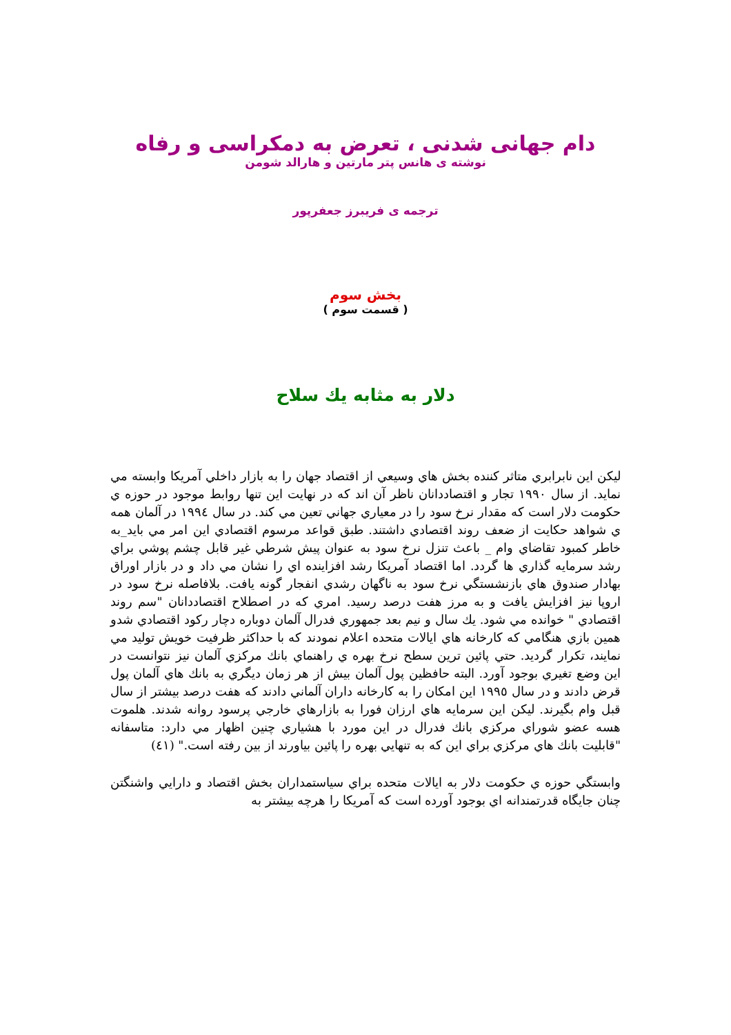دام جهانی شدنی ، تعرض به دمکراسی و رفاه
نوشته ی هانس پتر مارتین و هارالد شومن
ترجمه ی فریبرز جعفرپور
بخش سوم
( قسمت سوم )
دلار به مثابه يك سلاح
ليكن اين نابرابري متاثر كننده بخش هاي وسيعي از اقتصاد جهان را به بازار داخلي آمريكا وابسته مي نمايد. از سال ۱۹۹۰ تجار و اقتصاددانان ناظر آن اند كه در نهايت اين تنها روابط موجود در حوزه ي حكومت دلار است كه مقدار نرخ سود را در معياري جهاني تعين مي كند. در سال ۱۹۹٤ در آلمان همه ي شواهد حكايت از ضعف روند اقتصادي داشتند. طبق قواعد مرسوم اقتصادي اين امر مي بايد_به خاطر كمبود تقاضاي وام _ باعث تنزل نرخ سود به عنوان پيش شرطي غير قابل چشم پوشي براي رشد سرمايه گذاري ها گردد. اما اقتصاد آمريكا رشد افزاينده اي را نشان مي داد و در بازار اوراق بهادار صندوق هاي بازنشستگي نرخ سود به ناگهان رشدي انفجار گونه يافت. بلافاصله نرخ سود در اروپا نيز افزايش يافت و به مرز هفت درصد رسيد. امري كه در اصطلاح اقتصاددانان "سم روند اقتصادي " خوانده مي شود. يك سال و نيم بعد جمهوري فدرال آلمان دوباره دچار ركود اقتصادي شدو همين بازي هنگامي كه كارخانه هاي ايالات متحده اعلام نمودند كه با حداكثر ظرفيت خويش توليد مي نمايند، تكرار گرديد. حتي پائين ترين سطح نرخ بهره ي راهنماي بانك مركزي آلمان نيز نتوانست در اين وضع تغيري بوجود آورد. البته حافظين پول آلمان بيش از هر زمان ديگري به بانك هاي آلمان پول قرض دادند و در سال ۱۹۹٥ اين امكان را به كارخانه داران آلماني دادند كه هفت درصد بيشتر از سال قبل وام بگيرند. ليكن اين سرمايه هاي ارزان فورا به بازارهاي خارجي پرسود روانه شدند. هلموت هسه عضو شوراي مركزي بانك فدرال در اين مورد با هشياري چنين اظهار مي دارد: متاسفانه "قابليت بانك هاي مركزي براي اين كه به تنهايي بهره را پائين بياورند از بين رفته است." (٤١)
وابستگي حوزه ي حكومت دلار به ايالات متحده براي سياستمداران بخش اقتصاد و دارايي واشنگتن چنان جايگاه قدرتمندانه اي بوجود آورده است كه آمريكا را هرچه بيشتر به